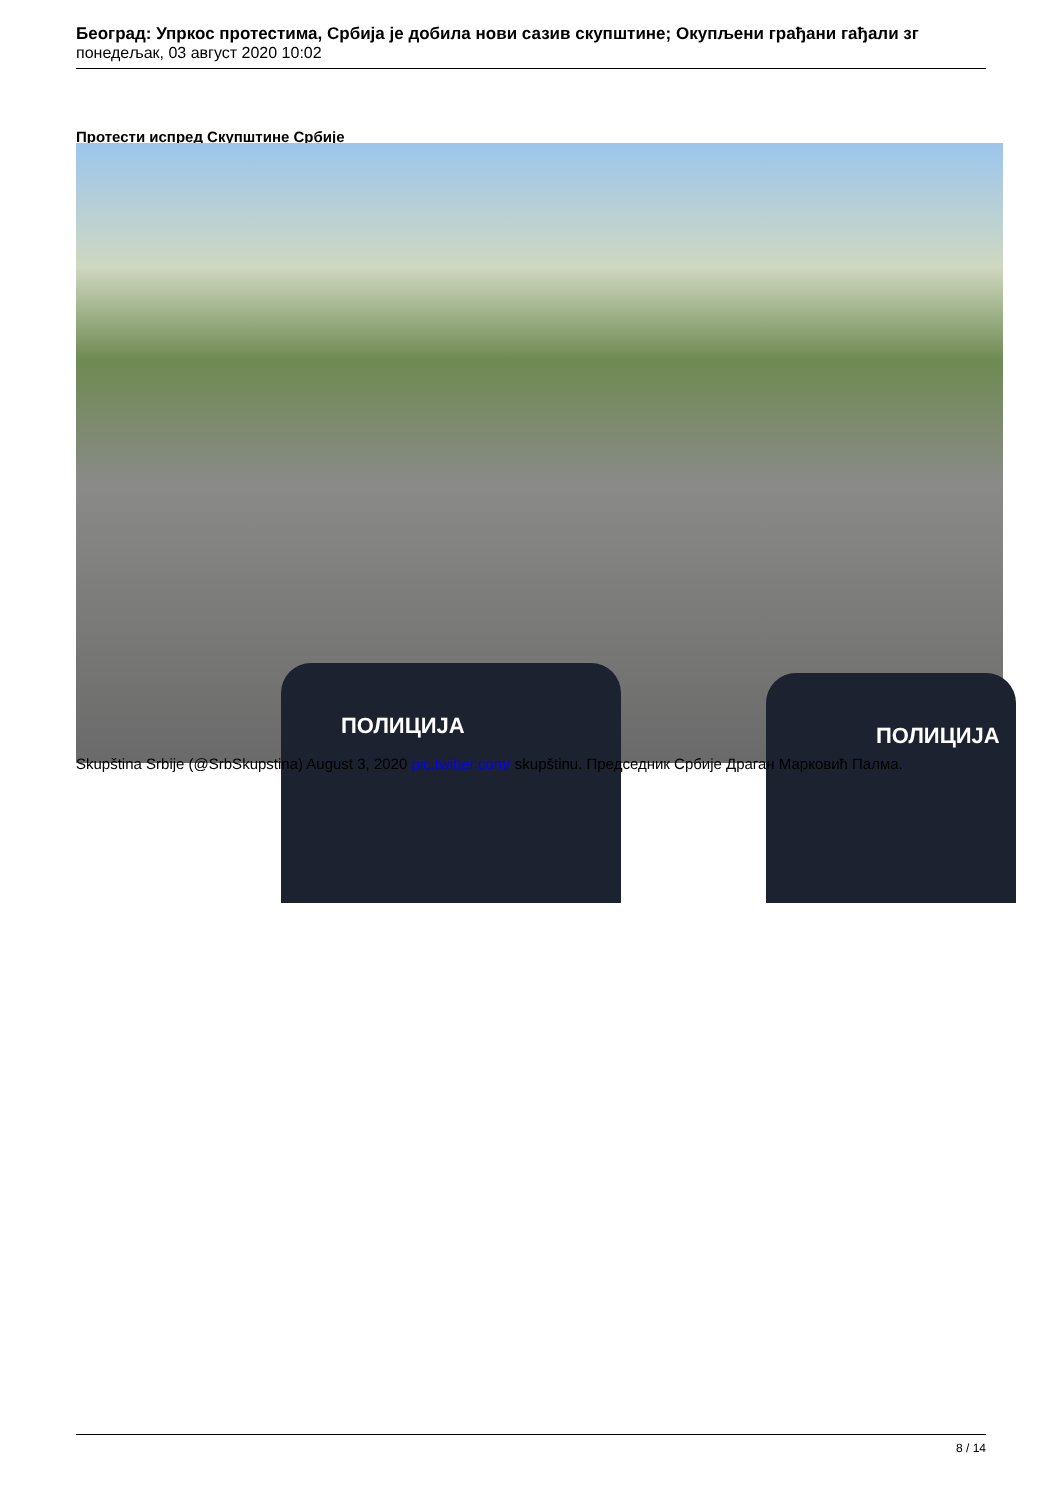Београд: Упркос протестима, Србија је добила нови сазив скупштине; Окупљени грађани гађали зг
понедељак, 03 август 2020 10:02
Протести испред Скупштине Србије
ПОЛИЦИЈА
ПОЛИЦИЈА
Skupština Srbije (@SrbSkupstina) August 3, 2020 pic.twitter.com/ skupštinu. Председник Србије Драган Марковић Палма.
8 / 14